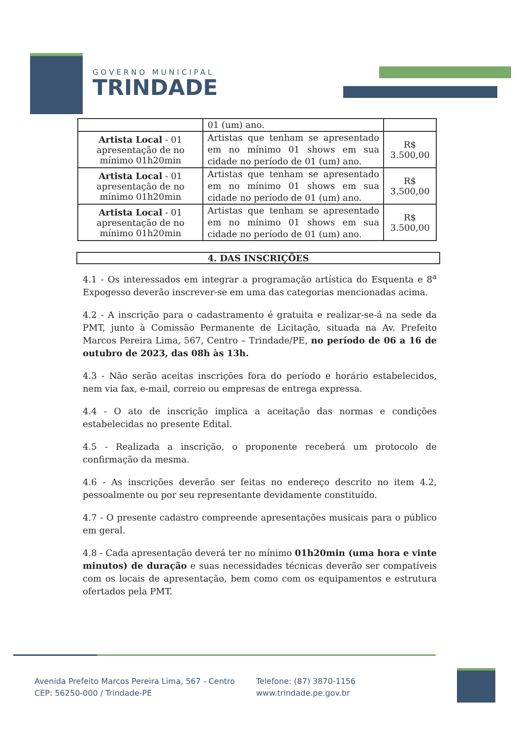GOVERNO MUNICIPAL
TRINDADE
| | 01 (um) ano. | |
| Artista Local - 01 apresentação de no mínimo 01h20min | Artistas que tenham se apresentado em no mínimo 01 shows em sua cidade no período de 01 (um) ano. | R$ 3.500,00 |
| Artista Local - 01 apresentação de no mínimo 01h20min | Artistas que tenham se apresentado em no mínimo 01 shows em sua cidade no período de 01 (um) ano. | R$ 3.500,00 |
| Artista Local - 01 apresentação de no mínimo 01h20min | Artistas que tenham se apresentado em no mínimo 01 shows em sua cidade no período de 01 (um) ano. | R$ 3.500,00 |
4. DAS INSCRIÇÕES
4.1 - Os interessados em integrar a programação artística do Esquenta e 8<sup>a</sup> Expogesso deverão inscrever-se em uma das categorias mencionadas acima.
4.2 - A inscrição para o cadastramento é gratuita e realizar-se-á na sede da PMT, junto à Comissão Permanente de Licitação, situada na Av. Prefeito Marcos Pereira Lima, 567, Centro – Trindade/PE, no período de 06 a 16 de outubro de 2023, das 08h às 13h.
4.3 - Não serão aceitas inscrições fora do período e horário estabelecidos, nem via fax, e-mail, correio ou empresas de entrega expressa.
4.4 - O ato de inscrição implica a aceitação das normas e condições estabelecidas no presente Edital.
4.5 - Realizada a inscrição, o proponente receberá um protocolo de confirmação da mesma.
4.6 - As inscrições deverão ser feitas no endereço descrito no item 4.2, pessoalmente ou por seu representante devidamente constituído.
4.7 - O presente cadastro compreende apresentações musicais para o público em geral.
4.8 - Cada apresentação deverá ter no mínimo 01h20min (uma hora e vinte minutos) de duração e suas necessidades técnicas deverão ser compatíveis com os locais de apresentação, bem como com os equipamentos e estrutura ofertados pela PMT.
Avenida Prefeito Marcos Pereira Lima, 567 - Centro
CEP: 56250-000 / Trindade-PE
Telefone: (87) 3870-1156
www.trindade.pe.gov.br